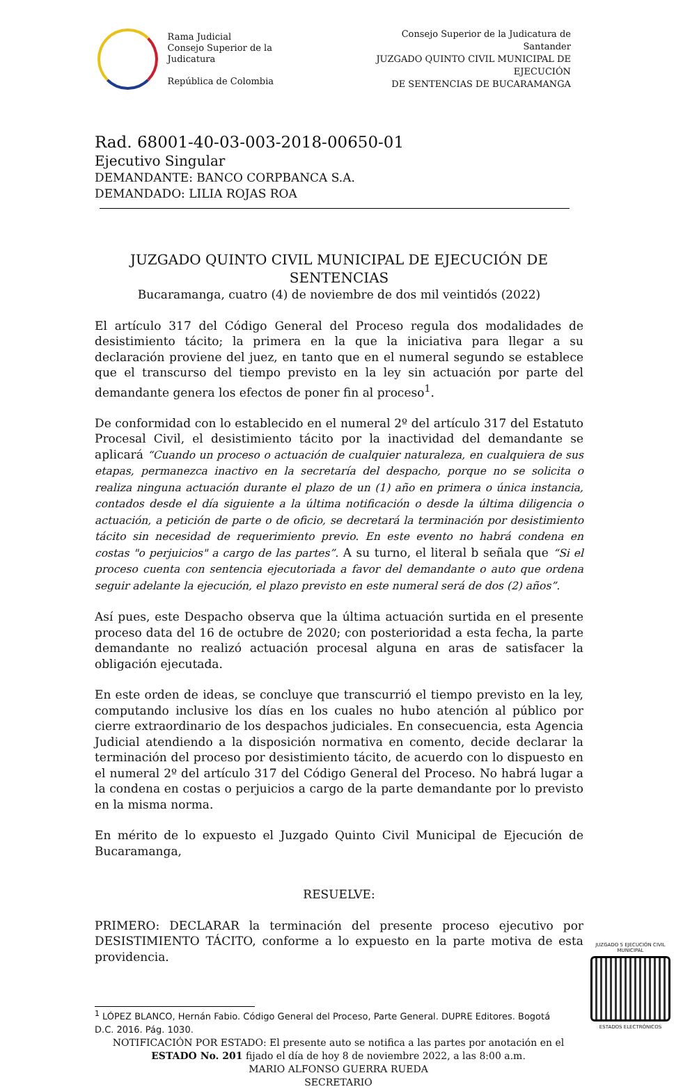Rama Judicial
Consejo Superior de la Judicatura
República de Colombia
Consejo Superior de la Judicatura de
Santander
JUZGADO QUINTO CIVIL MUNICIPAL DE EJECUCIÓN
DE SENTENCIAS DE BUCARAMANGA
Rad. 68001-40-03-003-2018-00650-01
Ejecutivo Singular
DEMANDANTE: BANCO CORPBANCA S.A.
DEMANDADO: LILIA ROJAS ROA
JUZGADO QUINTO CIVIL MUNICIPAL DE EJECUCIÓN DE SENTENCIAS
Bucaramanga, cuatro (4) de noviembre de dos mil veintidós (2022)
El artículo 317 del Código General del Proceso regula dos modalidades de desistimiento tácito; la primera en la que la iniciativa para llegar a su declaración proviene del juez, en tanto que en el numeral segundo se establece que el transcurso del tiempo previsto en la ley sin actuación por parte del demandante genera los efectos de poner fin al proceso<sup>1</sup>.
De conformidad con lo establecido en el numeral 2º del artículo 317 del Estatuto Procesal Civil, el desistimiento tácito por la inactividad del demandante se aplicará “Cuando un proceso o actuación de cualquier naturaleza, en cualquiera de sus etapas, permanezca inactivo en la secretaría del despacho, porque no se solicita o realiza ninguna actuación durante el plazo de un (1) año en primera o única instancia, contados desde el día siguiente a la última notificación o desde la última diligencia o actuación, a petición de parte o de oficio, se decretará la terminación por desistimiento tácito sin necesidad de requerimiento previo. En este evento no habrá condena en costas "o perjuicios" a cargo de las partes”. A su turno, el literal b señala que “Si el proceso cuenta con sentencia ejecutoriada a favor del demandante o auto que ordena seguir adelante la ejecución, el plazo previsto en este numeral será de dos (2) años”.
Así pues, este Despacho observa que la última actuación surtida en el presente proceso data del 16 de octubre de 2020; con posterioridad a esta fecha, la parte demandante no realizó actuación procesal alguna en aras de satisfacer la obligación ejecutada.
En este orden de ideas, se concluye que transcurrió el tiempo previsto en la ley, computando inclusive los días en los cuales no hubo atención al público por cierre extraordinario de los despachos judiciales. En consecuencia, esta Agencia Judicial atendiendo a la disposición normativa en comento, decide declarar la terminación del proceso por desistimiento tácito, de acuerdo con lo dispuesto en el numeral 2º del artículo 317 del Código General del Proceso. No habrá lugar a la condena en costas o perjuicios a cargo de la parte demandante por lo previsto en la misma norma.
En mérito de lo expuesto el Juzgado Quinto Civil Municipal de Ejecución de Bucaramanga,
RESUELVE:
PRIMERO: DECLARAR la terminación del presente proceso ejecutivo por DESISTIMIENTO TÁCITO, conforme a lo expuesto en la parte motiva de esta providencia.
<sup>1</sup> LÓPEZ BLANCO, Hernán Fabio. Código General del Proceso, Parte General. DUPRE Editores. Bogotá D.C. 2016. Pág. 1030.
NOTIFICACIÓN POR ESTADO: El presente auto se notifica a las partes por anotación en el ESTADO No. 201 fijado el día de hoy 8 de noviembre 2022, a las 8:00 a.m.
MARIO ALFONSO GUERRA RUEDA
SECRETARIO
JUZGADO 5 EJECUCIÓN CIVIL MUNICIPAL
ESTADOS ELECTRÓNICOS